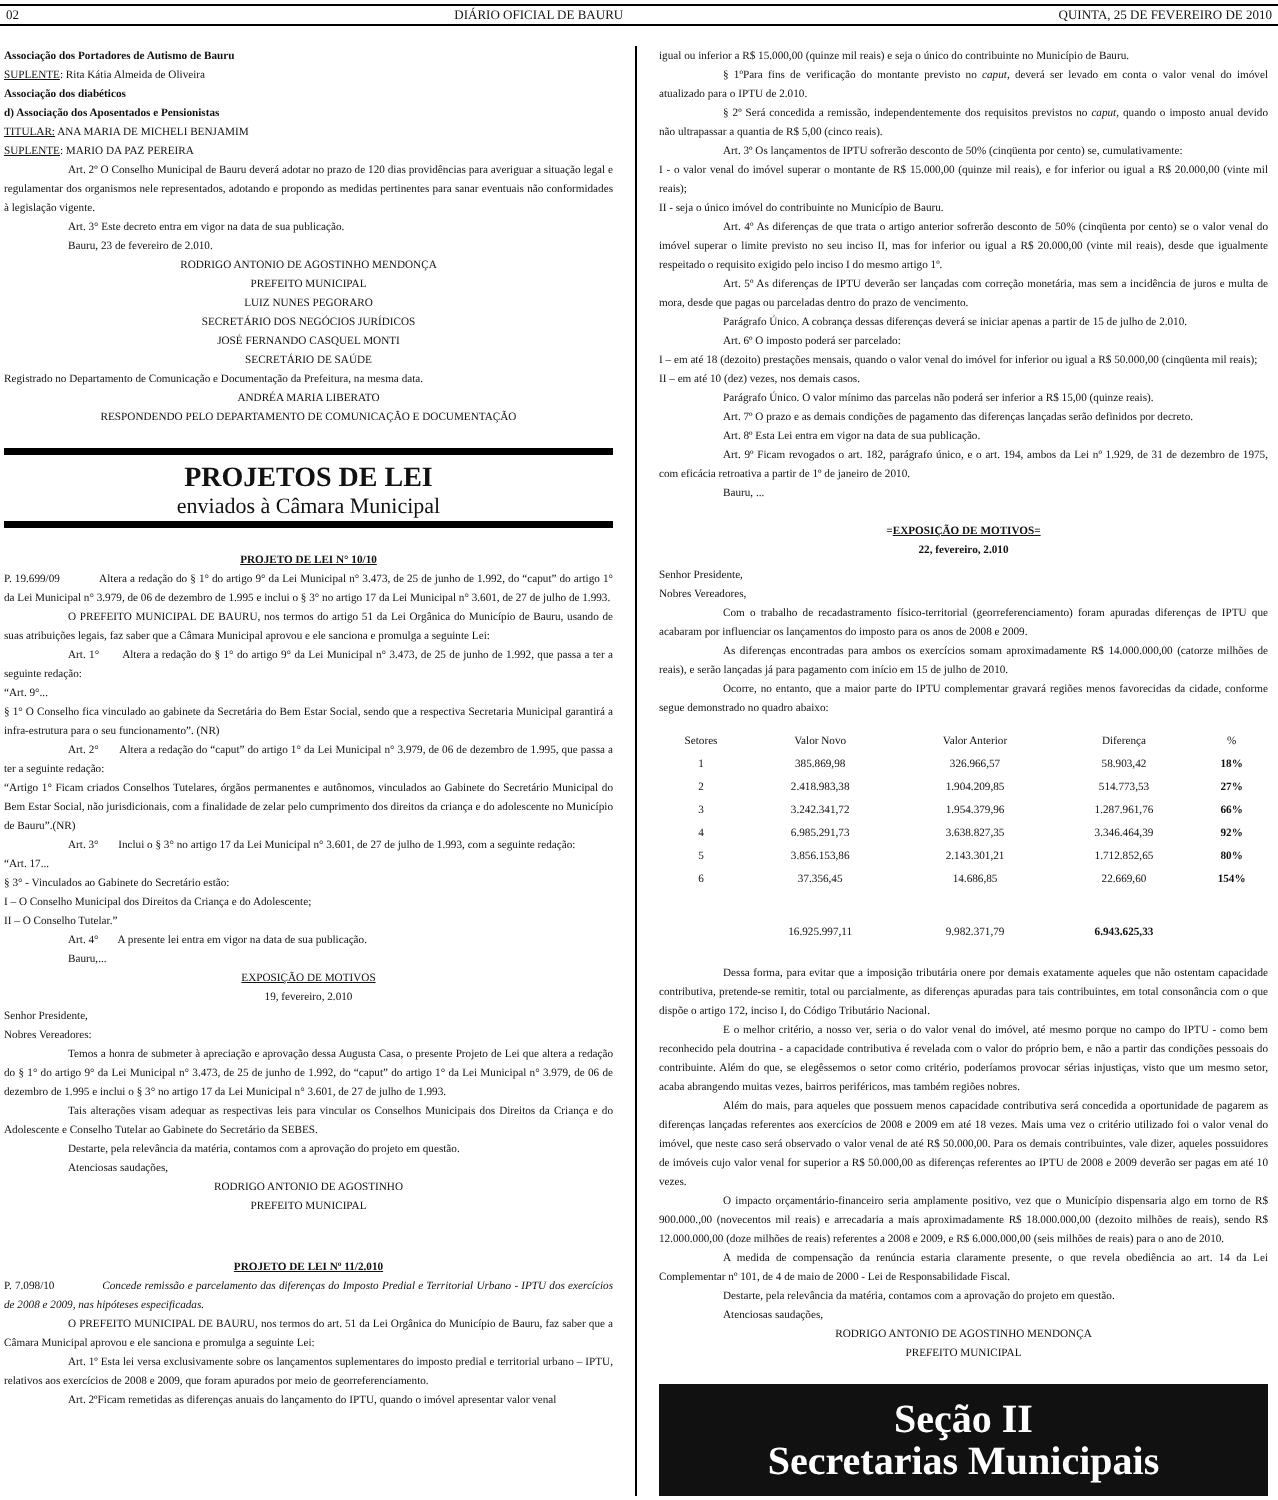02 DIÁRIO OFICIAL DE BAURU QUINTA, 25 DE FEVEREIRO DE 2010
Associação dos Portadores de Autismo de Bauru
SUPLENTE: Rita Kátia Almeida de Oliveira
Associação dos diabéticos
d) Associação dos Aposentados e Pensionistas
TITULAR: ANA MARIA DE MICHELI BENJAMIM
SUPLENTE: MARIO DA PAZ PEREIRA
Art. 2º O Conselho Municipal de Bauru deverá adotar no prazo de 120 dias providências para averiguar a situação legal e regulamentar dos organismos nele representados, adotando e propondo as medidas pertinentes para sanar eventuais não conformidades à legislação vigente.
Art. 3° Este decreto entra em vigor na data de sua publicação.
Bauru, 23 de fevereiro de 2.010.
RODRIGO ANTONIO DE AGOSTINHO MENDONÇA
PREFEITO MUNICIPAL
LUIZ NUNES PEGORARO
SECRETÁRIO DOS NEGÓCIOS JURÍDICOS
JOSÉ FERNANDO CASQUEL MONTI
SECRETÁRIO DE SAÚDE
Registrado no Departamento de Comunicação e Documentação da Prefeitura, na mesma data.
ANDRÉA MARIA LIBERATO
RESPONDENDO PELO DEPARTAMENTO DE COMUNICAÇÃO E DOCUMENTAÇÃO
PROJETOS DE LEI
enviados à Câmara Municipal
PROJETO DE LEI N° 10/10
P. 19.699/09 Altera a redação do § 1° do artigo 9° da Lei Municipal n° 3.473, de 25 de junho de 1.992, do “caput” do artigo 1° da Lei Municipal n° 3.979, de 06 de dezembro de 1.995 e inclui o § 3° no artigo 17 da Lei Municipal n° 3.601, de 27 de julho de 1.993.
O PREFEITO MUNICIPAL DE BAURU, nos termos do artigo 51 da Lei Orgânica do Município de Bauru, usando de suas atribuições legais, faz saber que a Câmara Municipal aprovou e ele sanciona e promulga a seguinte Lei:
Art. 1° Altera a redação do § 1° do artigo 9° da Lei Municipal n° 3.473, de 25 de junho de 1.992, que passa a ter a seguinte redação:
“Art. 9°...
§ 1° O Conselho fica vinculado ao gabinete da Secretária do Bem Estar Social, sendo que a respectiva Secretaria Municipal garantirá a infra-estrutura para o seu funcionamento”. (NR)
Art. 2° Altera a redação do “caput” do artigo 1° da Lei Municipal n° 3.979, de 06 de dezembro de 1.995, que passa a ter a seguinte redação:
“Artigo 1° Ficam criados Conselhos Tutelares, órgãos permanentes e autônomos, vinculados ao Gabinete do Secretário Municipal do Bem Estar Social, não jurisdicionais, com a finalidade de zelar pelo cumprimento dos direitos da criança e do adolescente no Município de Bauru”.(NR)
Art. 3° Inclui o § 3° no artigo 17 da Lei Municipal n° 3.601, de 27 de julho de 1.993, com a seguinte redação:
“Art. 17...
§ 3° - Vinculados ao Gabinete do Secretário estão:
I – O Conselho Municipal dos Direitos da Criança e do Adolescente;
II – O Conselho Tutelar.”
Art. 4° A presente lei entra em vigor na data de sua publicação.
Bauru,...
EXPOSIÇÃO DE MOTIVOS
19, fevereiro, 2.010
Senhor Presidente,
Nobres Vereadores:
Temos a honra de submeter à apreciação e aprovação dessa Augusta Casa, o presente Projeto de Lei que altera a redação do § 1° do artigo 9° da Lei Municipal n° 3.473, de 25 de junho de 1.992, do “caput” do artigo 1° da Lei Municipal n° 3.979, de 06 de dezembro de 1.995 e inclui o § 3° no artigo 17 da Lei Municipal n° 3.601, de 27 de julho de 1.993.
Tais alterações visam adequar as respectivas leis para vincular os Conselhos Municipais dos Direitos da Criança e do Adolescente e Conselho Tutelar ao Gabinete do Secretário da SEBES.
Destarte, pela relevância da matéria, contamos com a aprovação do projeto em questão.
Atenciosas saudações,
RODRIGO ANTONIO DE AGOSTINHO
PREFEITO MUNICIPAL
PROJETO DE LEI Nº 11/2.010
P. 7.098/10 Concede remissão e parcelamento das diferenças do Imposto Predial e Territorial Urbano - IPTU dos exercícios de 2008 e 2009, nas hipóteses especificadas.
O PREFEITO MUNICIPAL DE BAURU, nos termos do art. 51 da Lei Orgânica do Município de Bauru, faz saber que a Câmara Municipal aprovou e ele sanciona e promulga a seguinte Lei:
Art. 1º Esta lei versa exclusivamente sobre os lançamentos suplementares do imposto predial e territorial urbano – IPTU, relativos aos exercícios de 2008 e 2009, que foram apurados por meio de georreferenciamento.
Art. 2ºFicam remetidas as diferenças anuais do lançamento do IPTU, quando o imóvel apresentar valor venal
igual ou inferior a R$ 15.000,00 (quinze mil reais) e seja o único do contribuinte no Município de Bauru.
§ 1ºPara fins de verificação do montante previsto no caput, deverá ser levado em conta o valor venal do imóvel atualizado para o IPTU de 2.010.
§ 2º Será concedida a remissão, independentemente dos requisitos previstos no caput, quando o imposto anual devido não ultrapassar a quantia de R$ 5,00 (cinco reais).
Art. 3º Os lançamentos de IPTU sofrerão desconto de 50% (cinqüenta por cento) se, cumulativamente:
I - o valor venal do imóvel superar o montante de R$ 15.000,00 (quinze mil reais), e for inferior ou igual a R$ 20.000,00 (vinte mil reais);
II - seja o único imóvel do contribuinte no Município de Bauru.
Art. 4º As diferenças de que trata o artigo anterior sofrerão desconto de 50% (cinqüenta por cento) se o valor venal do imóvel superar o limite previsto no seu inciso II, mas for inferior ou igual a R$ 20.000,00 (vinte mil reais), desde que igualmente respeitado o requisito exigido pelo inciso I do mesmo artigo 1º.
Art. 5º As diferenças de IPTU deverão ser lançadas com correção monetária, mas sem a incidência de juros e multa de mora, desde que pagas ou parceladas dentro do prazo de vencimento.
Parágrafo Único. A cobrança dessas diferenças deverá se iniciar apenas a partir de 15 de julho de 2.010.
Art. 6º O imposto poderá ser parcelado:
I – em até 18 (dezoito) prestações mensais, quando o valor venal do imóvel for inferior ou igual a R$ 50.000,00 (cinqüenta mil reais);
II – em até 10 (dez) vezes, nos demais casos.
Parágrafo Único. O valor mínimo das parcelas não poderá ser inferior a R$ 15,00 (quinze reais).
Art. 7º O prazo e as demais condições de pagamento das diferenças lançadas serão definidos por decreto.
Art. 8º Esta Lei entra em vigor na data de sua publicação.
Art. 9º Ficam revogados o art. 182, parágrafo único, e o art. 194, ambos da Lei nº 1.929, de 31 de dezembro de 1975, com eficácia retroativa a partir de 1º de janeiro de 2010.
Bauru, ...
=EXPOSIÇÃO DE MOTIVOS=
22, fevereiro, 2.010
Senhor Presidente,
Nobres Vereadores,
Com o trabalho de recadastramento físico-territorial (georreferenciamento) foram apuradas diferenças de IPTU que acabaram por influenciar os lançamentos do imposto para os anos de 2008 e 2009.
As diferenças encontradas para ambos os exercícios somam aproximadamente R$ 14.000.000,00 (catorze milhões de reais), e serão lançadas já para pagamento com início em 15 de julho de 2010.
Ocorre, no entanto, que a maior parte do IPTU complementar gravará regiões menos favorecidas da cidade, conforme segue demonstrado no quadro abaixo:
| Setores | Valor Novo | Valor Anterior | Diferença | % |
| --- | --- | --- | --- | --- |
| 1 | 385.869,98 | 326.966,57 | 58.903,42 | 18% |
| 2 | 2.418.983,38 | 1.904.209,85 | 514.773,53 | 27% |
| 3 | 3.242.341,72 | 1.954.379,96 | 1.287.961,76 | 66% |
| 4 | 6.985.291,73 | 3.638.827,35 | 3.346.464,39 | 92% |
| 5 | 3.856.153,86 | 2.143.301,21 | 1.712.852,65 | 80% |
| 6 | 37.356,45 | 14.686,85 | 22.669,60 | 154% |
| | 16.925.997,11 | 9.982.371,79 | 6.943.625,33 | |
Dessa forma, para evitar que a imposição tributária onere por demais exatamente aqueles que não ostentam capacidade contributiva, pretende-se remitir, total ou parcialmente, as diferenças apuradas para tais contribuintes, em total consonância com o que dispõe o artigo 172, inciso I, do Código Tributário Nacional.
E o melhor critério, a nosso ver, seria o do valor venal do imóvel, até mesmo porque no campo do IPTU - como bem reconhecido pela doutrina - a capacidade contributiva é revelada com o valor do próprio bem, e não a partir das condições pessoais do contribuinte. Além do que, se elegêssemos o setor como critério, poderíamos provocar sérias injustiças, visto que um mesmo setor, acaba abrangendo muitas vezes, bairros periféricos, mas também regiões nobres.
Além do mais, para aqueles que possuem menos capacidade contributiva será concedida a oportunidade de pagarem as diferenças lançadas referentes aos exercícios de 2008 e 2009 em até 18 vezes. Mais uma vez o critério utilizado foi o valor venal do imóvel, que neste caso será observado o valor venal de até R$ 50.000,00. Para os demais contribuintes, vale dizer, aqueles possuidores de imóveis cujo valor venal for superior a R$ 50.000,00 as diferenças referentes ao IPTU de 2008 e 2009 deverão ser pagas em até 10 vezes.
O impacto orçamentário-financeiro seria amplamente positivo, vez que o Município dispensaria algo em torno de R$ 900.000.,00 (novecentos mil reais) e arrecadaria a mais aproximadamente R$ 18.000.000,00 (dezoito milhões de reais), sendo R$ 12.000.000,00 (doze milhões de reais) referentes a 2008 e 2009, e R$ 6.000.000,00 (seis milhões de reais) para o ano de 2010.
A medida de compensação da renúncia estaria claramente presente, o que revela obediência ao art. 14 da Lei Complementar nº 101, de 4 de maio de 2000 - Lei de Responsabilidade Fiscal.
Destarte, pela relevância da matéria, contamos com a aprovação do projeto em questão.
Atenciosas saudações,
RODRIGO ANTONIO DE AGOSTINHO MENDONÇA
PREFEITO MUNICIPAL
Seção II
Secretarias Municipais